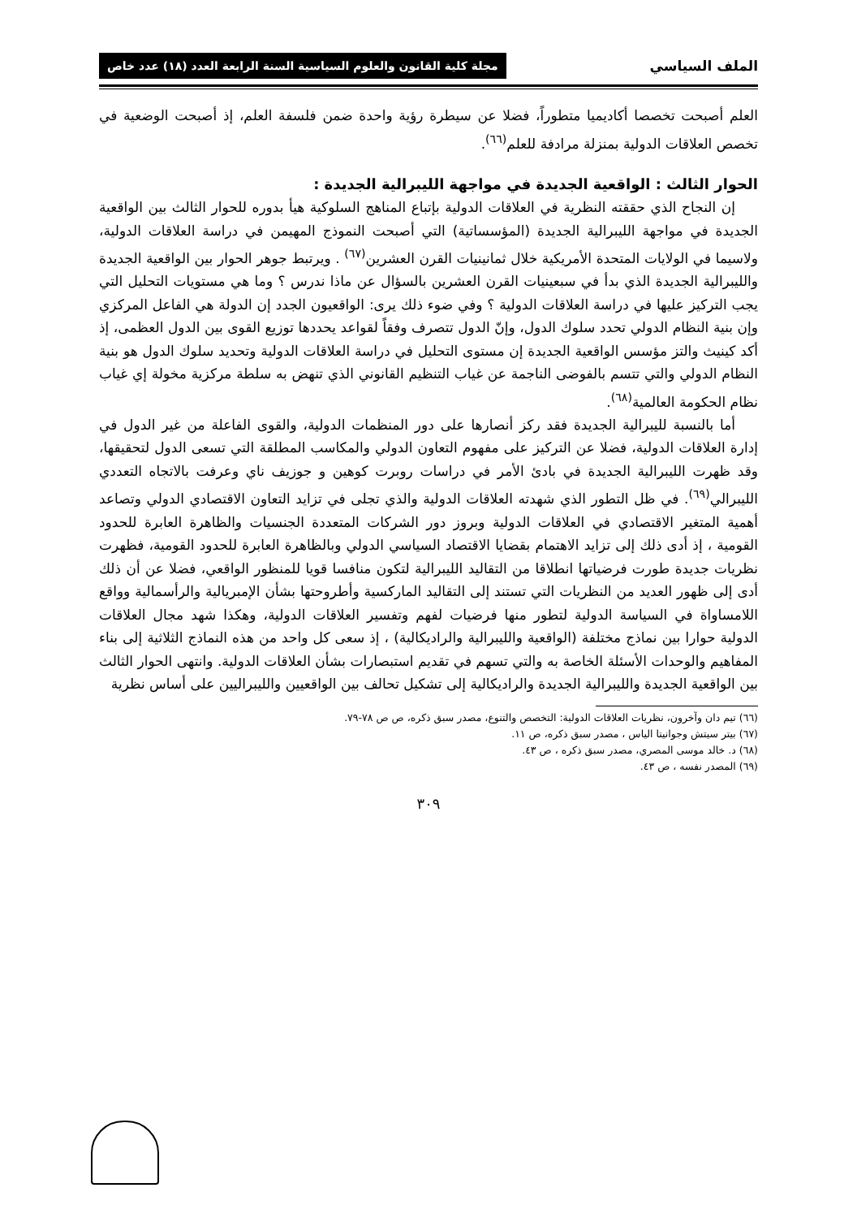الملف السياسي مجلة كلية القانون والعلوم السياسية السنة الرابعة العدد (١٨) عدد خاص
العلم أصبحت تخصصا أكاديميا متطوراً، فضلا عن سيطرة رؤية واحدة ضمن فلسفة العلم، إذ أصبحت الوضعية في تخصص العلاقات الدولية بمنزلة مرادفة للعلم<sup>(٦٦)</sup>.
الحوار الثالث : الواقعية الجديدة في مواجهة الليبرالية الجديدة :
إن النجاح الذي حققته النظرية في العلاقات الدولية بإتباع المناهج السلوكية هيأ بدوره للحوار الثالث بين الواقعية الجديدة في مواجهة الليبرالية الجديدة (المؤسساتية) التي أصبحت النموذج المهيمن في دراسة العلاقات الدولية، ولاسيما في الولايات المتحدة الأمريكية خلال ثمانينيات القرن العشرين<sup>(٦٧)</sup> . ويرتبط جوهر الحوار بين الواقعية الجديدة والليبرالية الجديدة الذي بدأ في سبعينيات القرن العشرين بالسؤال عن ماذا ندرس ؟ وما هي مستويات التحليل التي يجب التركيز عليها في دراسة العلاقات الدولية ؟ وفي ضوء ذلك يرى: الواقعيون الجدد إن الدولة هي الفاعل المركزي وإن بنية النظام الدولي تحدد سلوك الدول، وإنّ الدول تتصرف وفقاً لقواعد يحددها توزيع القوى بين الدول العظمى، إذ أكد كينيث والتز مؤسس الواقعية الجديدة إن مستوى التحليل في دراسة العلاقات الدولية وتحديد سلوك الدول هو بنية النظام الدولي والتي تتسم بالفوضى الناجمة عن غياب التنظيم القانوني الذي تنهض به سلطة مركزية مخولة إي غياب نظام الحكومة العالمية<sup>(٦٨)</sup>.
أما بالنسبة لليبرالية الجديدة فقد ركز أنصارها على دور المنظمات الدولية، والقوى الفاعلة من غير الدول في إدارة العلاقات الدولية، فضلا عن التركيز على مفهوم التعاون الدولي والمكاسب المطلقة التي تسعى الدول لتحقيقها، وقد ظهرت الليبرالية الجديدة في بادئ الأمر في دراسات روبرت كوهين و جوزيف ناي وعرفت بالاتجاه التعددي الليبرالي<sup>(٦٩)</sup>. في ظل التطور الذي شهدته العلاقات الدولية والذي تجلى في تزايد التعاون الاقتصادي الدولي وتصاعد أهمية المتغير الاقتصادي في العلاقات الدولية وبروز دور الشركات المتعددة الجنسيات والظاهرة العابرة للحدود القومية ، إذ أدى ذلك إلى تزايد الاهتمام بقضايا الاقتصاد السياسي الدولي وبالظاهرة العابرة للحدود القومية، فظهرت نظريات جديدة طورت فرضياتها انطلاقا من التقاليد الليبرالية لتكون منافسا قويا للمنظور الواقعي، فضلا عن أن ذلك أدى إلى ظهور العديد من النظريات التي تستند إلى التقاليد الماركسية وأطروحتها بشأن الإمبريالية والرأسمالية وواقع اللامساواة في السياسة الدولية لتطور منها فرضيات لفهم وتفسير العلاقات الدولية، وهكذا شهد مجال العلاقات الدولية حوارا بين نماذج مختلفة (الواقعية والليبرالية والراديكالية) ، إذ سعى كل واحد من هذه النماذج الثلاثية إلى بناء المفاهيم والوحدات الأسئلة الخاصة به والتي تسهم في تقديم استبصارات بشأن العلاقات الدولية. وانتهى الحوار الثالث بين الواقعية الجديدة والليبرالية الجديدة والراديكالية إلى تشكيل تحالف بين الواقعيين والليبراليين على أساس نظرية
(٦٦) تيم دان وآخرون، نظريات العلاقات الدولية: التخصص والتنوع، مصدر سبق ذكره، ص ص ٧٨-٧٩.
(٦٧) بيتر سيتش وجوانيتا الياس ، مصدر سبق ذكره، ص ١١.
(٦٨) د. خالد موسى المصري، مصدر سبق ذكره ، ص ٤٣.
(٦٩) المصدر نفسه ، ص ٤٣.
٣٠٩